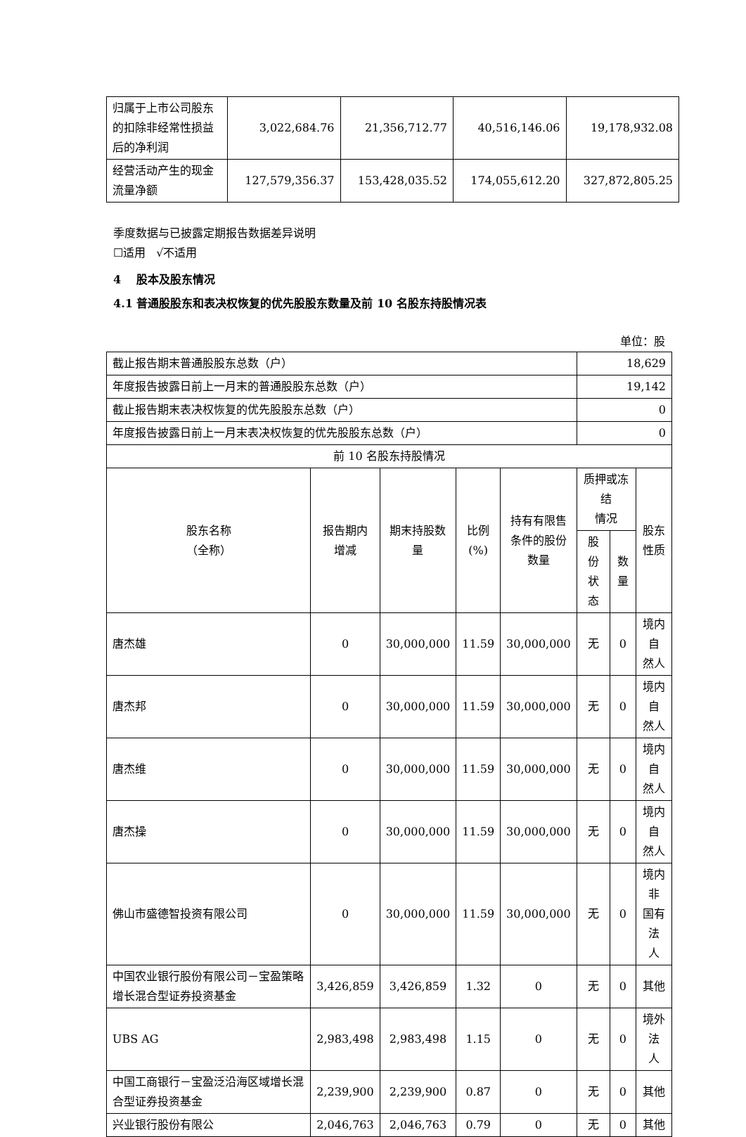| 归属于上市公司股东的扣除非经常性损益后的净利润 | 3,022,684.76 | 21,356,712.77 | 40,516,146.06 | 19,178,932.08 |
| 经营活动产生的现金流量净额 | 127,579,356.37 | 153,428,035.52 | 174,055,612.20 | 327,872,805.25 |
季度数据与已披露定期报告数据差异说明
☐适用 √不适用
4 股本及股东情况
4.1 普通股股东和表决权恢复的优先股股东数量及前 10 名股东持股情况表
单位：股
| 截止报告期末普通股股东总数（户） | | | | | 18,629 | | |
| 年度报告披露日前上一月末的普通股股东总数（户） | | | | | 19,142 | | |
| 截止报告期末表决权恢复的优先股股东总数（户） | | | | | 0 | | |
| 年度报告披露日前上一月末表决权恢复的优先股股东总数（户） | | | | | 0 | | |
| 前 10 名股东持股情况 | | | | | | | |
| 股东名称 （全称） | 报告期内 增减 | 期末持股数 量 | 比例 (%) | 持有有限售 条件的股份 数量 | 质押或冻结 情况 | | 股东 性质 |
| | | | | | 股份 状态 | 数 量 | |
| 唐杰雄 | 0 | 30,000,000 | 11.59 | 30,000,000 | 无 | 0 | 境内自 然人 |
| 唐杰邦 | 0 | 30,000,000 | 11.59 | 30,000,000 | 无 | 0 | 境内自 然人 |
| 唐杰维 | 0 | 30,000,000 | 11.59 | 30,000,000 | 无 | 0 | 境内自 然人 |
| 唐杰操 | 0 | 30,000,000 | 11.59 | 30,000,000 | 无 | 0 | 境内自 然人 |
| 佛山市盛德智投资有限公司 | 0 | 30,000,000 | 11.59 | 30,000,000 | 无 | 0 | 境内非 国有法 人 |
| 中国农业银行股份有限公司－宝盈策略增长混合型证券投资基金 | 3,426,859 | 3,426,859 | 1.32 | 0 | 无 | 0 | 其他 |
| UBS AG | 2,983,498 | 2,983,498 | 1.15 | 0 | 无 | 0 | 境外法 人 |
| 中国工商银行－宝盈泛沿海区域增长混合型证券投资基金 | 2,239,900 | 2,239,900 | 0.87 | 0 | 无 | 0 | 其他 |
| 兴业银行股份有限公 | 2,046,763 | 2,046,763 | 0.79 | 0 | 无 | 0 | 其他 |